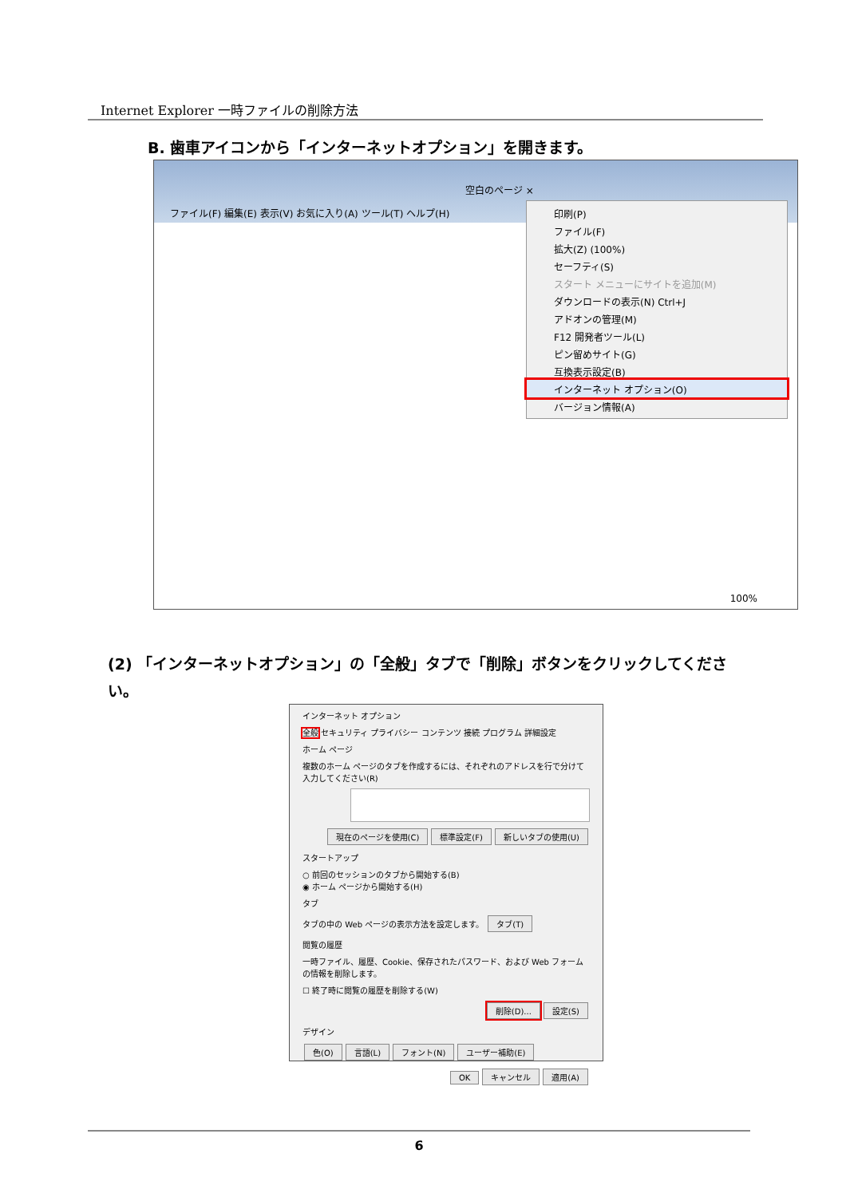Internet Explorer 一時ファイルの削除方法
B. 歯車アイコンから「インターネットオプション」を開きます。
空白のページ ×
ファイル(F) 編集(E) 表示(V) お気に入り(A) ツール(T) ヘルプ(H)
印刷(P)
ファイル(F)
拡大(Z) (100%)
セーフティ(S)
スタート メニューにサイトを追加(M)
ダウンロードの表示(N) Ctrl+J
アドオンの管理(M)
F12 開発者ツール(L)
ピン留めサイト(G)
互換表示設定(B)
インターネット オプション(O)
バージョン情報(A)
100%
(2) 「インターネットオプション」の「全般」タブで「削除」ボタンをクリックしてください。
インターネット オプション
全般 セキュリティ プライバシー コンテンツ 接続 プログラム 詳細設定
ホーム ページ
複数のホーム ページのタブを作成するには、それぞれのアドレスを行で分けて入力してください(R)
現在のページを使用(C) 標準設定(F) 新しいタブの使用(U)
スタートアップ
○ 前回のセッションのタブから開始する(B)
◉ ホーム ページから開始する(H)
タブ
タブの中の Web ページの表示方法を設定します。 タブ(T)
閲覧の履歴
一時ファイル、履歴、Cookie、保存されたパスワード、および Web フォームの情報を削除します。
☐ 終了時に閲覧の履歴を削除する(W)
削除(D)... 設定(S)
デザイン
色(O) 言語(L) フォント(N) ユーザー補助(E)
OK キャンセル 適用(A)
6